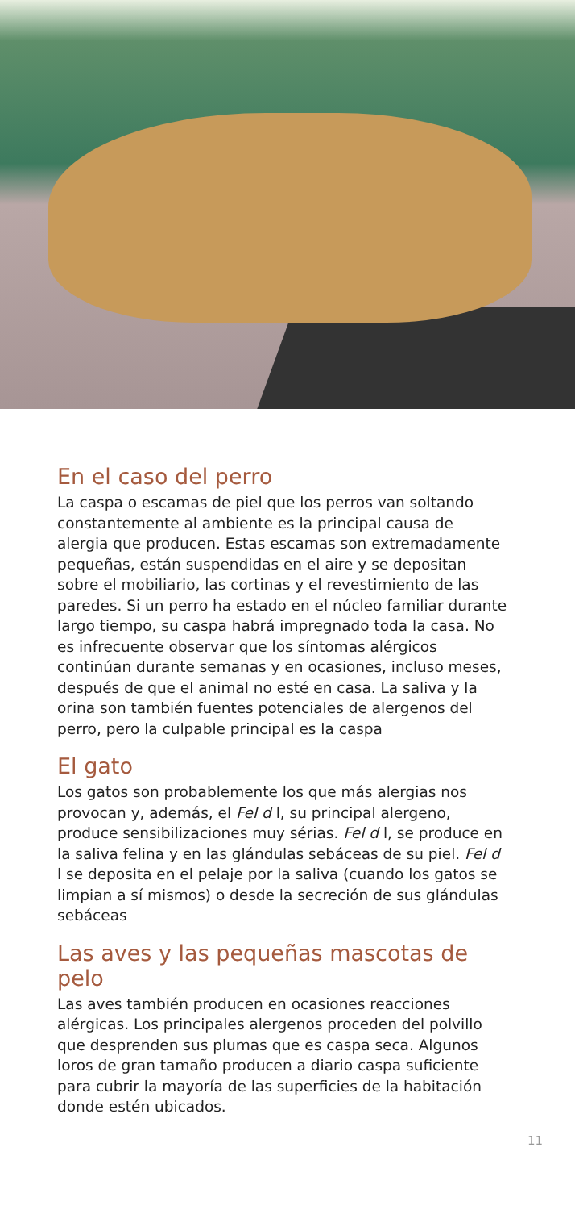En el caso del perro
La caspa o escamas de piel que los perros van soltando constantemente al ambiente es la principal causa de alergia que producen. Estas escamas son extremadamente pequeñas, están suspendidas en el aire y se depositan sobre el mobiliario, las cortinas y el revestimiento de las paredes. Si un perro ha estado en el núcleo familiar durante largo tiempo, su caspa habrá impregnado toda la casa. No es infrecuente observar que los síntomas alérgicos continúan durante semanas y en ocasiones, incluso meses, después de que el animal no esté en casa. La saliva y la orina son también fuentes potenciales de alergenos del perro, pero la culpable principal es la caspa
El gato
Los gatos son probablemente los que más alergias nos provocan y, además, el Fel d l, su principal alergeno, produce sensibilizaciones muy sérias. Fel d l, se produce en la saliva felina y en las glándulas sebáceas de su piel. Fel d l se deposita en el pelaje por la saliva (cuando los gatos se limpian a sí mismos) o desde la secreción de sus glándulas sebáceas
Las aves y las pequeñas mascotas de pelo
Las aves también producen en ocasiones reacciones alérgicas. Los principales alergenos proceden del polvillo que desprenden sus plumas que es caspa seca. Algunos loros de gran tamaño producen a diario caspa suficiente para cubrir la mayoría de las superficies de la habitación donde estén ubicados.
11